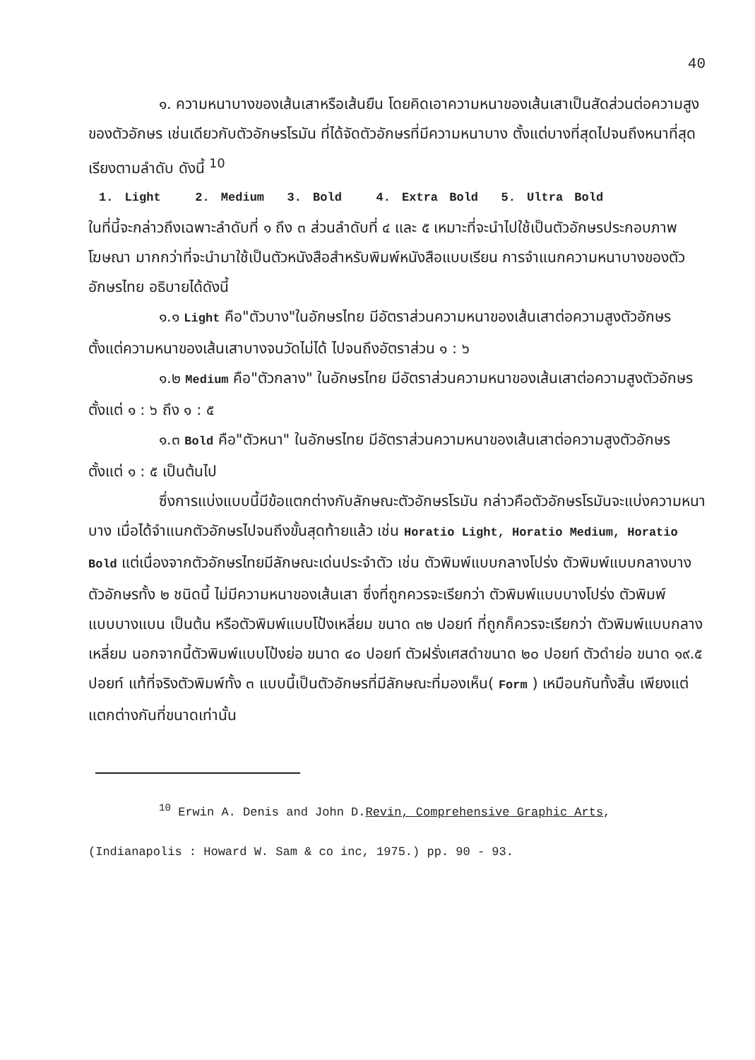40
๑. ความหนาบางของเส้นเสาหรือเส้นยืน โดยคิดเอาความหนาของเส้นเสาเป็นสัดส่วนต่อความสูงของตัวอักษร เช่นเดียวกับตัวอักษรโรมัน ที่ได้จัดตัวอักษรที่มีความหนาบาง ตั้งแต่บางที่สุดไปจนถึงหนาที่สุดเรียงตามลำดับ ดังนี้ <sup>10</sup>
1. Light 2. Medium 3. Bold 4. Extra Bold 5. Ultra Bold
ในที่นี้จะกล่าวถึงเฉพาะลำดับที่ ๑ ถึง ๓ ส่วนลำดับที่ ๔ และ ๕ เหมาะที่จะนำไปใช้เป็นตัวอักษรประกอบภาพโฆษณา มากกว่าที่จะนำมาใช้เป็นตัวหนังสือสำหรับพิมพ์หนังสือแบบเรียน การจำแนกความหนาบางของตัวอักษรไทย อธิบายได้ดังนี้
๑.๑ Light คือ"ตัวบาง"ในอักษรไทย มีอัตราส่วนความหนาของเส้นเสาต่อความสูงตัวอักษร ตั้งแต่ความหนาของเส้นเสาบางจนวัดไม่ได้ ไปจนถึงอัตราส่วน ๑ : ๖
๑.๒ Medium คือ"ตัวกลาง" ในอักษรไทย มีอัตราส่วนความหนาของเส้นเสาต่อความสูงตัวอักษร ตั้งแต่ ๑ : ๖ ถึง ๑ : ๕
๑.๓ Bold คือ"ตัวหนา" ในอักษรไทย มีอัตราส่วนความหนาของเส้นเสาต่อความสูงตัวอักษร ตั้งแต่ ๑ : ๕ เป็นต้นไป
ซึ่งการแบ่งแบบนี้มีข้อแตกต่างกับลักษณะตัวอักษรโรมัน กล่าวคือตัวอักษรโรมันจะแบ่งความหนาบาง เมื่อได้จำแนกตัวอักษรไปจนถึงขั้นสุดท้ายแล้ว เช่น Horatio Light, Horatio Medium, Horatio Bold แต่เนื่องจากตัวอักษรไทยมีลักษณะเด่นประจำตัว เช่น ตัวพิมพ์แบบกลางโปร่ง ตัวพิมพ์แบบกลางบาง ตัวอักษรทั้ง ๒ ชนิดนี้ ไม่มีความหนาของเส้นเสา ซึ่งที่ถูกควรจะเรียกว่า ตัวพิมพ์แบบบางโปร่ง ตัวพิมพ์แบบบางแบน เป็นต้น หรือตัวพิมพ์แบบโป้งเหลี่ยม ขนาด ๓๒ ปอยท์ ที่ถูกก็ควรจะเรียกว่า ตัวพิมพ์แบบกลางเหลี่ยม นอกจากนี้ตัวพิมพ์แบบโป้งย่อ ขนาด ๔๐ ปอยท์ ตัวฝรั่งเศสดำขนาด ๒๐ ปอยท์ ตัวดำย่อ ขนาด ๑๙.๕ ปอยท์ แท้ที่จริงตัวพิมพ์ทั้ง ๓ แบบนี้เป็นตัวอักษรที่มีลักษณะที่มองเห็น( Form ) เหมือนกันทั้งสิ้น เพียงแต่แตกต่างกันที่ขนาดเท่านั้น
<sup>10</sup> Erwin A. Denis and John D.Revin, Comprehensive Graphic Arts,
(Indianapolis : Howard W. Sam & co inc, 1975.) pp. 90 - 93.